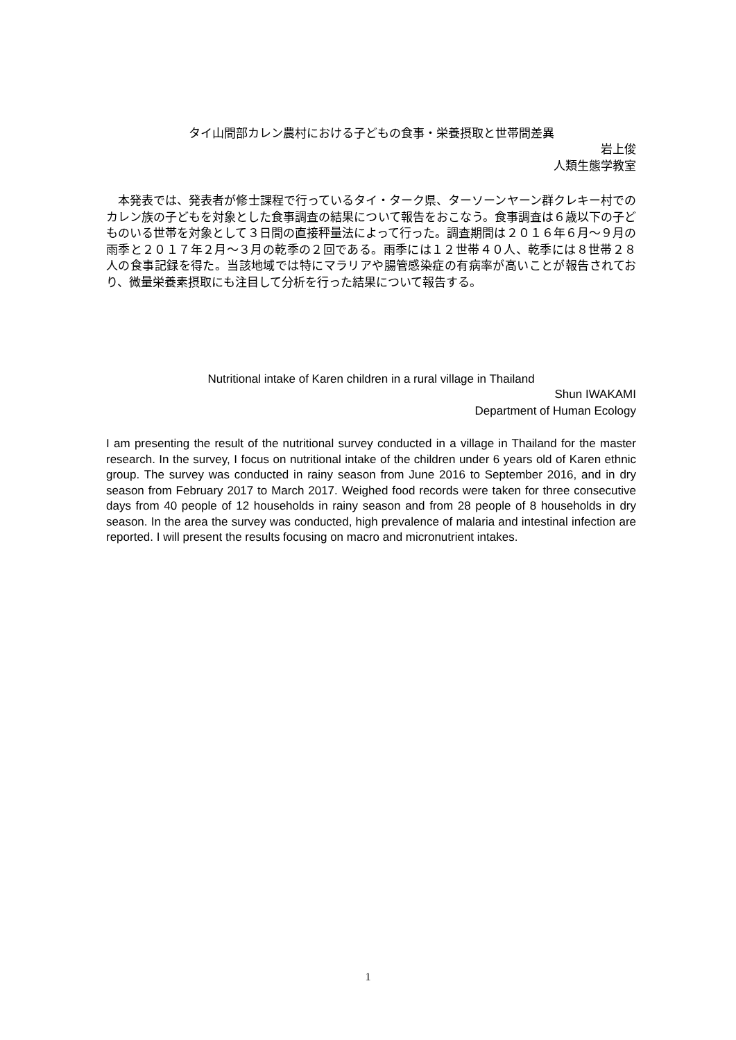タイ山間部カレン農村における子どもの食事・栄養摂取と世帯間差異
岩上俊
人類生態学教室
　本発表では、発表者が修士課程で行っているタイ・ターク県、ターソーンヤーン群クレキー村でのカレン族の子どもを対象とした食事調査の結果について報告をおこなう。食事調査は６歳以下の子どものいる世帯を対象として３日間の直接秤量法によって行った。調査期間は２０１６年６月～９月の雨季と２０１７年２月～３月の乾季の２回である。雨季には１２世帯４０人、乾季には８世帯２８人の食事記録を得た。当該地域では特にマラリアや腸管感染症の有病率が高いことが報告されており、微量栄養素摂取にも注目して分析を行った結果について報告する。
Nutritional intake of Karen children in a rural village in Thailand
Shun IWAKAMI
Department of Human Ecology
I am presenting the result of the nutritional survey conducted in a village in Thailand for the master research. In the survey, I focus on nutritional intake of the children under 6 years old of Karen ethnic group. The survey was conducted in rainy season from June 2016 to September 2016, and in dry season from February 2017 to March 2017. Weighed food records were taken for three consecutive days from 40 people of 12 households in rainy season and from 28 people of 8 households in dry season. In the area the survey was conducted, high prevalence of malaria and intestinal infection are reported. I will present the results focusing on macro and micronutrient intakes.
1